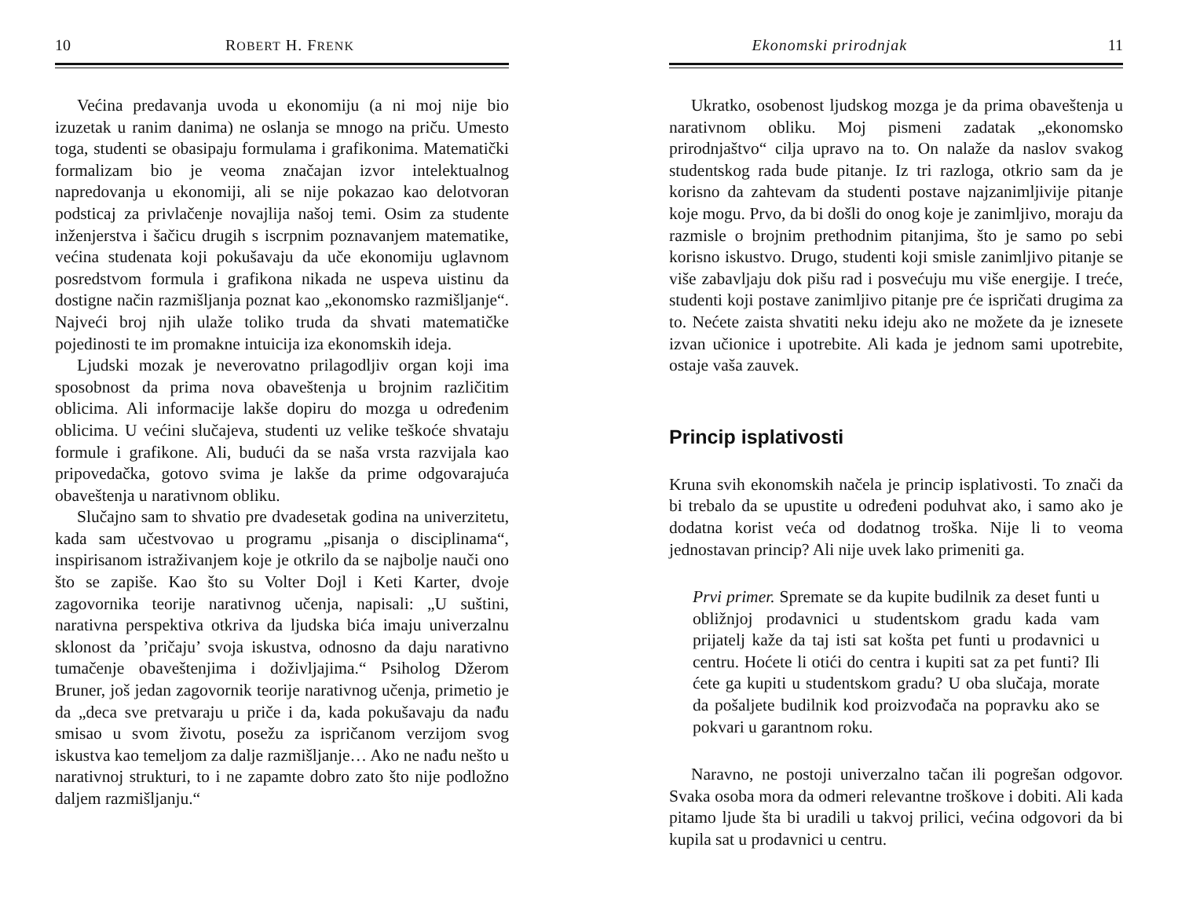10 ROBERT H. FRENK
Većina predavanja uvoda u ekonomiju (a ni moj nije bio izuzetak u ranim danima) ne oslanja se mnogo na priču. Umesto toga, studenti se obasipaju formulama i grafikonima. Matematički formalizam bio je veoma značajan izvor intelektualnog napredovanja u ekonomiji, ali se nije pokazao kao delotvoran podsticaj za privlačenje novajlija našoj temi. Osim za studente inženjerstva i šačicu drugih s iscrpnim poznavanjem matematike, većina studenata koji pokušavaju da uče ekonomiju uglavnom posredstvom formula i grafikona nikada ne uspeva uistinu da dostigne način razmišljanja poznat kao „ekonomsko razmišljanje“. Najveći broj njih ulaže toliko truda da shvati matematičke pojedinosti te im promakne intuicija iza ekonomskih ideja.
Ljudski mozak je neverovatno prilagodljiv organ koji ima sposobnost da prima nova obaveštenja u brojnim različitim oblicima. Ali informacije lakše dopiru do mozga u određenim oblicima. U većini slučajeva, studenti uz velike teškoće shvataju formule i grafikone. Ali, budući da se naša vrsta razvijala kao pripovedačka, gotovo svima je lakše da prime odgovarajuća obaveštenja u narativnom obliku.
Slučajno sam to shvatio pre dvadesetak godina na univerzitetu, kada sam učestvovao u programu „pisanja o disciplinama“, inspirisanom istraživanjem koje je otkrilo da se najbolje nauči ono što se zapiše. Kao što su Volter Dojl i Keti Karter, dvoje zagovornika teorije narativnog učenja, napisali: „U suštini, narativna perspektiva otkriva da ljudska bića imaju univerzalnu sklonost da ’pričaju’ svoja iskustva, odnosno da daju narativno tumačenje obaveštenjima i doživljajima.“ Psiholog Džerom Bruner, još jedan zagovornik teorije narativnog učenja, primetio je da „deca sve pretvaraju u priče i da, kada pokušavaju da nađu smisao u svom životu, posežu za ispričanom verzijom svog iskustva kao temeljom za dalje razmišljanje… Ako ne nađu nešto u narativnoj strukturi, to i ne zapamte dobro zato što nije podložno daljem razmišljanju.“
Ekonomski prirodnjak 11
Ukratko, osobenost ljudskog mozga je da prima obaveštenja u narativnom obliku. Moj pismeni zadatak „ekonomsko prirodnjaštvo“ cilja upravo na to. On nalaže da naslov svakog studentskog rada bude pitanje. Iz tri razloga, otkrio sam da je korisno da zahtevam da studenti postave najzanimljivije pitanje koje mogu. Prvo, da bi došli do onog koje je zanimljivo, moraju da razmisle o brojnim prethodnim pitanjima, što je samo po sebi korisno iskustvo. Drugo, studenti koji smisle zanimljivo pitanje se više zabavljaju dok pišu rad i posvećuju mu više energije. I treće, studenti koji postave zanimljivo pitanje pre će ispričati drugima za to. Nećete zaista shvatiti neku ideju ako ne možete da je iznesete izvan učionice i upotrebite. Ali kada je jednom sami upotrebite, ostaje vaša zauvek.
Princip isplativosti
Kruna svih ekonomskih načela je princip isplativosti. To znači da bi trebalo da se upustite u određeni poduhvat ako, i samo ako je dodatna korist veća od dodatnog troška. Nije li to veoma jednostavan princip? Ali nije uvek lako primeniti ga.
Prvi primer. Spremate se da kupite budilnik za deset funti u obližnjoj prodavnici u studentskom gradu kada vam prijatelj kaže da taj isti sat košta pet funti u prodavnici u centru. Hoćete li otići do centra i kupiti sat za pet funti? Ili ćete ga kupiti u studentskom gradu? U oba slučaja, morate da pošaljete budilnik kod proizvođača na popravku ako se pokvari u garantnom roku.
Naravno, ne postoji univerzalno tačan ili pogrešan odgovor. Svaka osoba mora da odmeri relevantne troškove i dobiti. Ali kada pitamo ljude šta bi uradili u takvoj prilici, većina odgovori da bi kupila sat u prodavnici u centru.